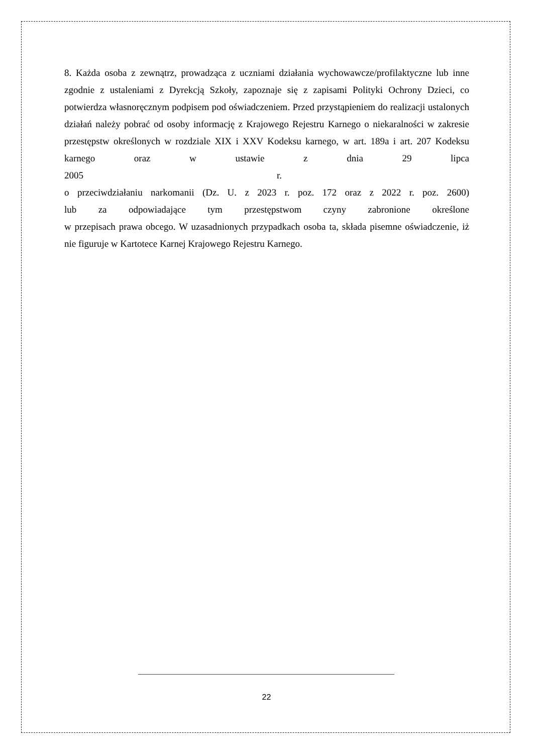8. Każda osoba z zewnątrz, prowadząca z uczniami działania wychowawcze/profilaktyczne lub inne zgodnie z ustaleniami z Dyrekcją Szkoły, zapoznaje się z zapisami Polityki Ochrony Dzieci, co potwierdza własnoręcznym podpisem pod oświadczeniem. Przed przystąpieniem do realizacji ustalonych działań należy pobrać od osoby informację z Krajowego Rejestru Karnego o niekaralności w zakresie przestępstw określonych w rozdziale XIX i XXV Kodeksu karnego, w art. 189a i art. 207 Kodeksu karnego oraz w ustawie z dnia 29 lipca
2005 r.
o przeciwdziałaniu narkomanii (Dz. U. z 2023 r. poz. 172 oraz z 2022 r. poz. 2600)
lub za odpowiadające tym przestępstwom czyny zabronione określone
w przepisach prawa obcego. W uzasadnionych przypadkach osoba ta, składa pisemne oświadczenie, iż nie figuruje w Kartotece Karnej Krajowego Rejestru Karnego.
22